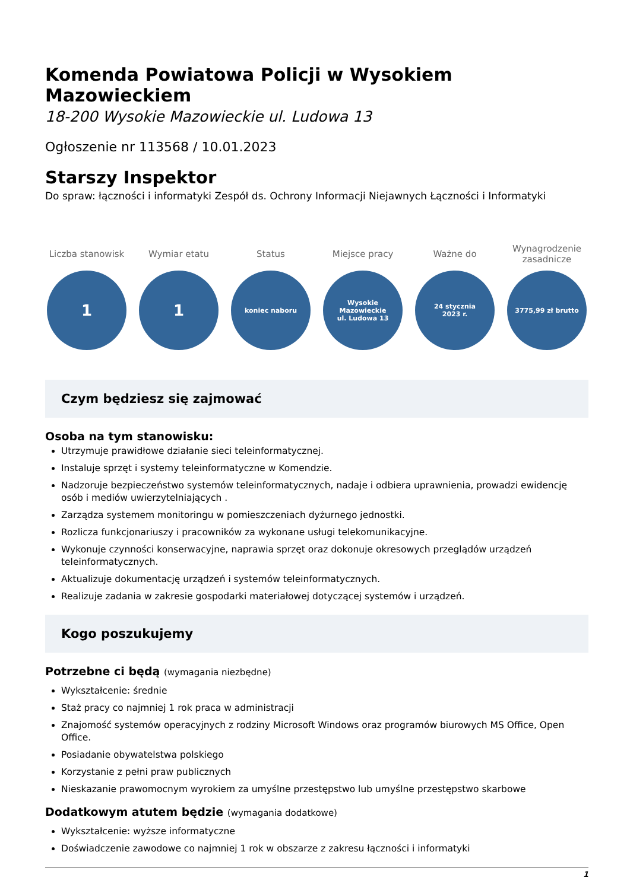Komenda Powiatowa Policji w Wysokiem Mazowieckiem
18-200 Wysokie Mazowieckie ul. Ludowa 13
Ogłoszenie nr 113568 / 10.01.2023
Starszy Inspektor
Do spraw: łączności i informatyki Zespół ds. Ochrony Informacji Niejawnych Łączności i Informatyki
Liczba stanowisk
1
Wymiar etatu
1
Status
koniec naboru
Miejsce pracy
Wysokie
Mazowieckie
ul. Ludowa 13
Ważne do
24 stycznia
2023 r.
Wynagrodzenie zasadnicze
3775,99 zł brutto
Czym będziesz się zajmować
Osoba na tym stanowisku:
Utrzymuje prawidłowe działanie sieci teleinformatycznej.
Instaluje sprzęt i systemy teleinformatyczne w Komendzie.
Nadzoruje bezpieczeństwo systemów teleinformatycznych, nadaje i odbiera uprawnienia, prowadzi ewidencję osób i mediów uwierzytelniających .
Zarządza systemem monitoringu w pomieszczeniach dyżurnego jednostki.
Rozlicza funkcjonariuszy i pracowników za wykonane usługi telekomunikacyjne.
Wykonuje czynności konserwacyjne, naprawia sprzęt oraz dokonuje okresowych przeglądów urządzeń teleinformatycznych.
Aktualizuje dokumentację urządzeń i systemów teleinformatycznych.
Realizuje zadania w zakresie gospodarki materiałowej dotyczącej systemów i urządzeń.
Kogo poszukujemy
Potrzebne ci będą (wymagania niezbędne)
Wykształcenie: średnie
Staż pracy co najmniej 1 rok praca w administracji
Znajomość systemów operacyjnych z rodziny Microsoft Windows oraz programów biurowych MS Office, Open Office.
Posiadanie obywatelstwa polskiego
Korzystanie z pełni praw publicznych
Nieskazanie prawomocnym wyrokiem za umyślne przestępstwo lub umyślne przestępstwo skarbowe
Dodatkowym atutem będzie (wymagania dodatkowe)
Wykształcenie: wyższe informatyczne
Doświadczenie zawodowe co najmniej 1 rok w obszarze z zakresu łączności i informatyki
1